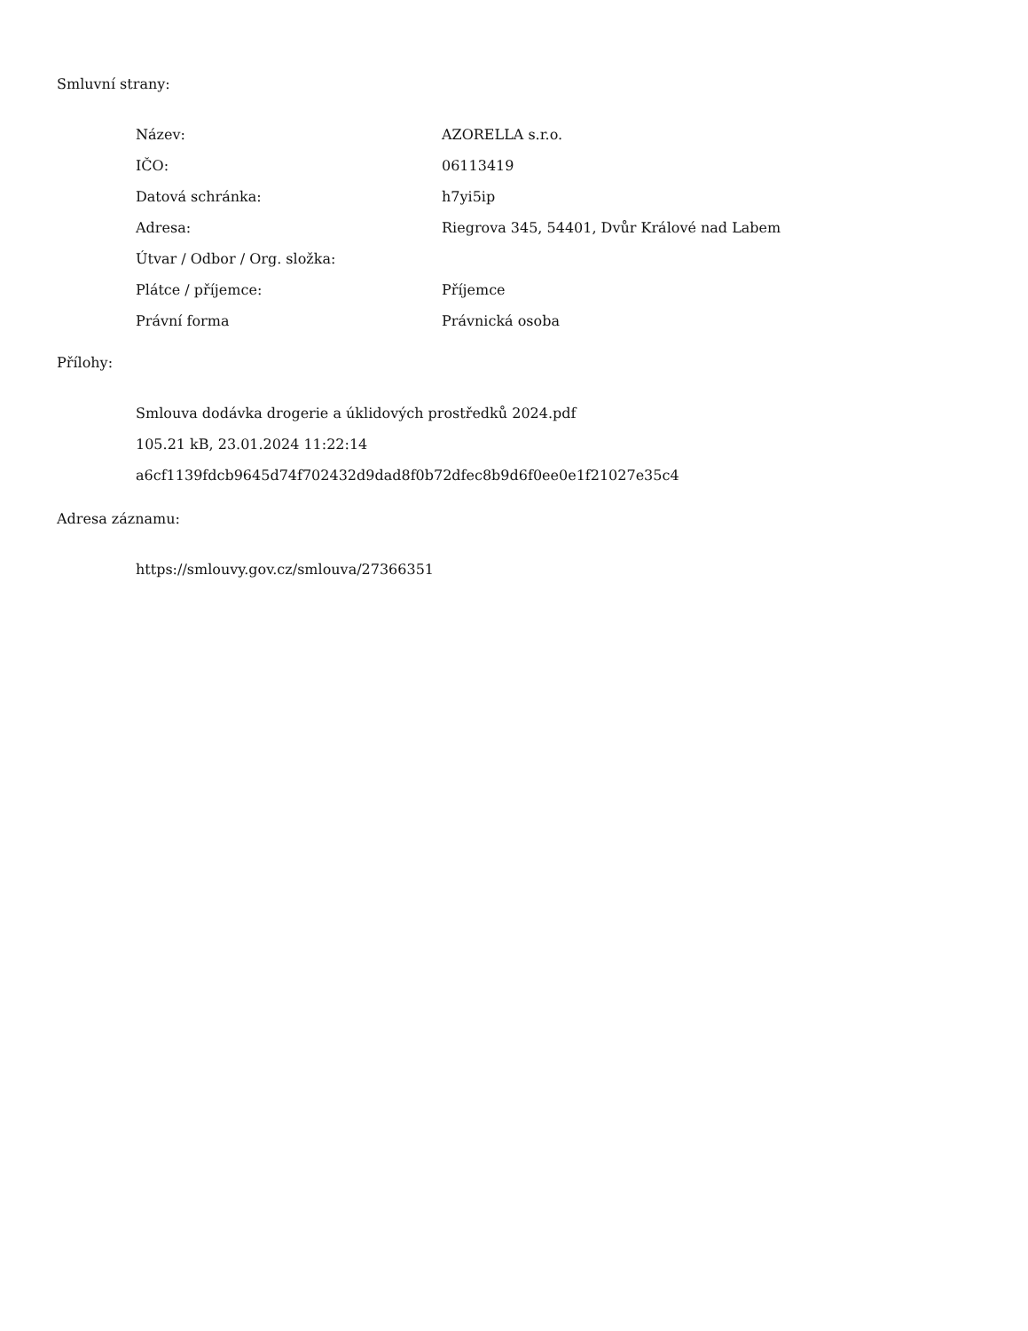Smluvní strany:
| Název: | AZORELLA s.r.o. |
| IČO: | 06113419 |
| Datová schránka: | h7yi5ip |
| Adresa: | Riegrova 345, 54401, Dvůr Králové nad Labem |
| Útvar / Odbor / Org. složka: | |
| Plátce / příjemce: | Příjemce |
| Právní forma | Právnická osoba |
Přílohy:
Smlouva dodávka drogerie a úklidových prostředků 2024.pdf
105.21 kB, 23.01.2024 11:22:14
a6cf1139fdcb9645d74f702432d9dad8f0b72dfec8b9d6f0ee0e1f21027e35c4
Adresa záznamu:
https://smlouvy.gov.cz/smlouva/27366351